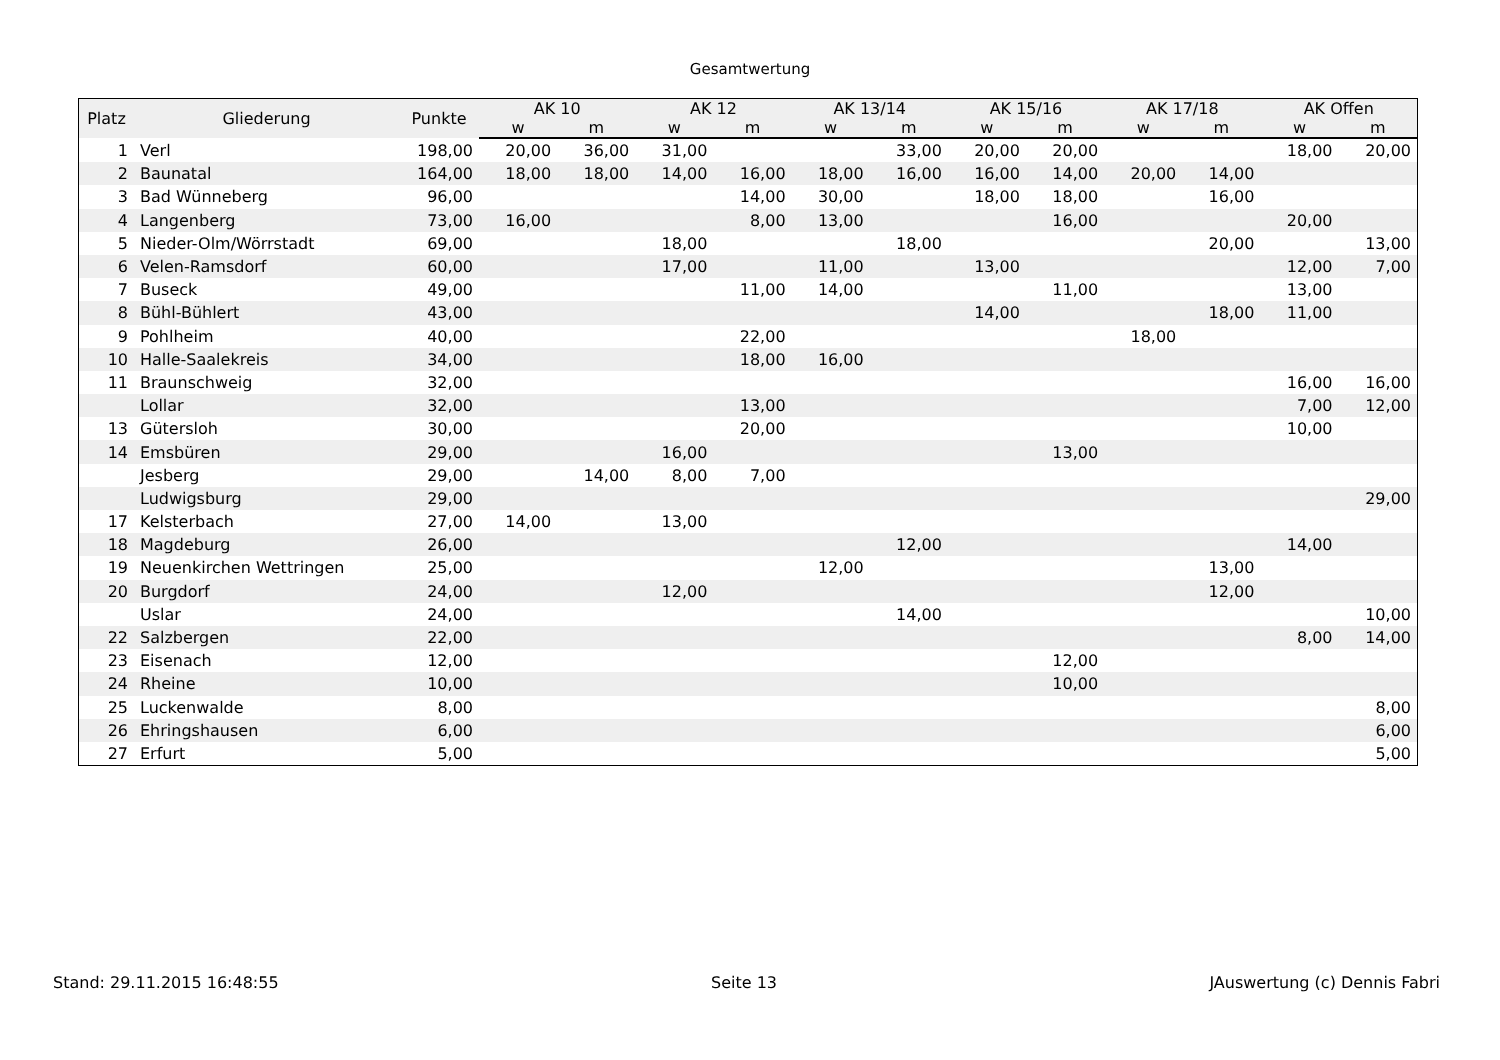Gesamtwertung
| Platz | Gliederung | Punkte | AK 10 | | AK 12 | | AK 13/14 | | AK 15/16 | | AK 17/18 | | AK Offen | |
| --- | --- | --- | --- | --- | --- | --- | --- | --- | --- | --- | --- | --- | --- | --- |
| | | | w | m | w | m | w | m | w | m | w | m | w | m |
| 1 | Verl | 198,00 | 20,00 | 36,00 | 31,00 | | | 33,00 | 20,00 | 20,00 | | | 18,00 | 20,00 |
| 2 | Baunatal | 164,00 | 18,00 | 18,00 | 14,00 | 16,00 | 18,00 | 16,00 | 16,00 | 14,00 | 20,00 | 14,00 | | |
| 3 | Bad Wünneberg | 96,00 | | | | 14,00 | 30,00 | | 18,00 | 18,00 | | 16,00 | | |
| 4 | Langenberg | 73,00 | 16,00 | | | 8,00 | 13,00 | | | 16,00 | | | 20,00 | |
| 5 | Nieder-Olm/Wörrstadt | 69,00 | | | 18,00 | | | 18,00 | | | | 20,00 | | 13,00 |
| 6 | Velen-Ramsdorf | 60,00 | | | 17,00 | | 11,00 | | 13,00 | | | | 12,00 | 7,00 |
| 7 | Buseck | 49,00 | | | | 11,00 | 14,00 | | | 11,00 | | | 13,00 | |
| 8 | Bühl-Bühlert | 43,00 | | | | | | | 14,00 | | | 18,00 | 11,00 | |
| 9 | Pohlheim | 40,00 | | | | 22,00 | | | | | 18,00 | | | |
| 10 | Halle-Saalekreis | 34,00 | | | | 18,00 | 16,00 | | | | | | | |
| 11 | Braunschweig | 32,00 | | | | | | | | | | | 16,00 | 16,00 |
| | Lollar | 32,00 | | | | 13,00 | | | | | | | 7,00 | 12,00 |
| 13 | Gütersloh | 30,00 | | | | 20,00 | | | | | | | 10,00 | |
| 14 | Emsbüren | 29,00 | | | 16,00 | | | | | 13,00 | | | | |
| | Jesberg | 29,00 | | 14,00 | 8,00 | 7,00 | | | | | | | | |
| | Ludwigsburg | 29,00 | | | | | | | | | | | | 29,00 |
| 17 | Kelsterbach | 27,00 | 14,00 | | 13,00 | | | | | | | | | |
| 18 | Magdeburg | 26,00 | | | | | | 12,00 | | | | | 14,00 | |
| 19 | Neuenkirchen Wettringen | 25,00 | | | | | 12,00 | | | | | 13,00 | | |
| 20 | Burgdorf | 24,00 | | | 12,00 | | | | | | | 12,00 | | |
| | Uslar | 24,00 | | | | | | 14,00 | | | | | | 10,00 |
| 22 | Salzbergen | 22,00 | | | | | | | | | | | 8,00 | 14,00 |
| 23 | Eisenach | 12,00 | | | | | | | | 12,00 | | | | |
| 24 | Rheine | 10,00 | | | | | | | | 10,00 | | | | |
| 25 | Luckenwalde | 8,00 | | | | | | | | | | | | 8,00 |
| 26 | Ehringshausen | 6,00 | | | | | | | | | | | | 6,00 |
| 27 | Erfurt | 5,00 | | | | | | | | | | | | 5,00 |
Stand: 29.11.2015 16:48:55 Seite 13 JAuswertung (c) Dennis Fabri